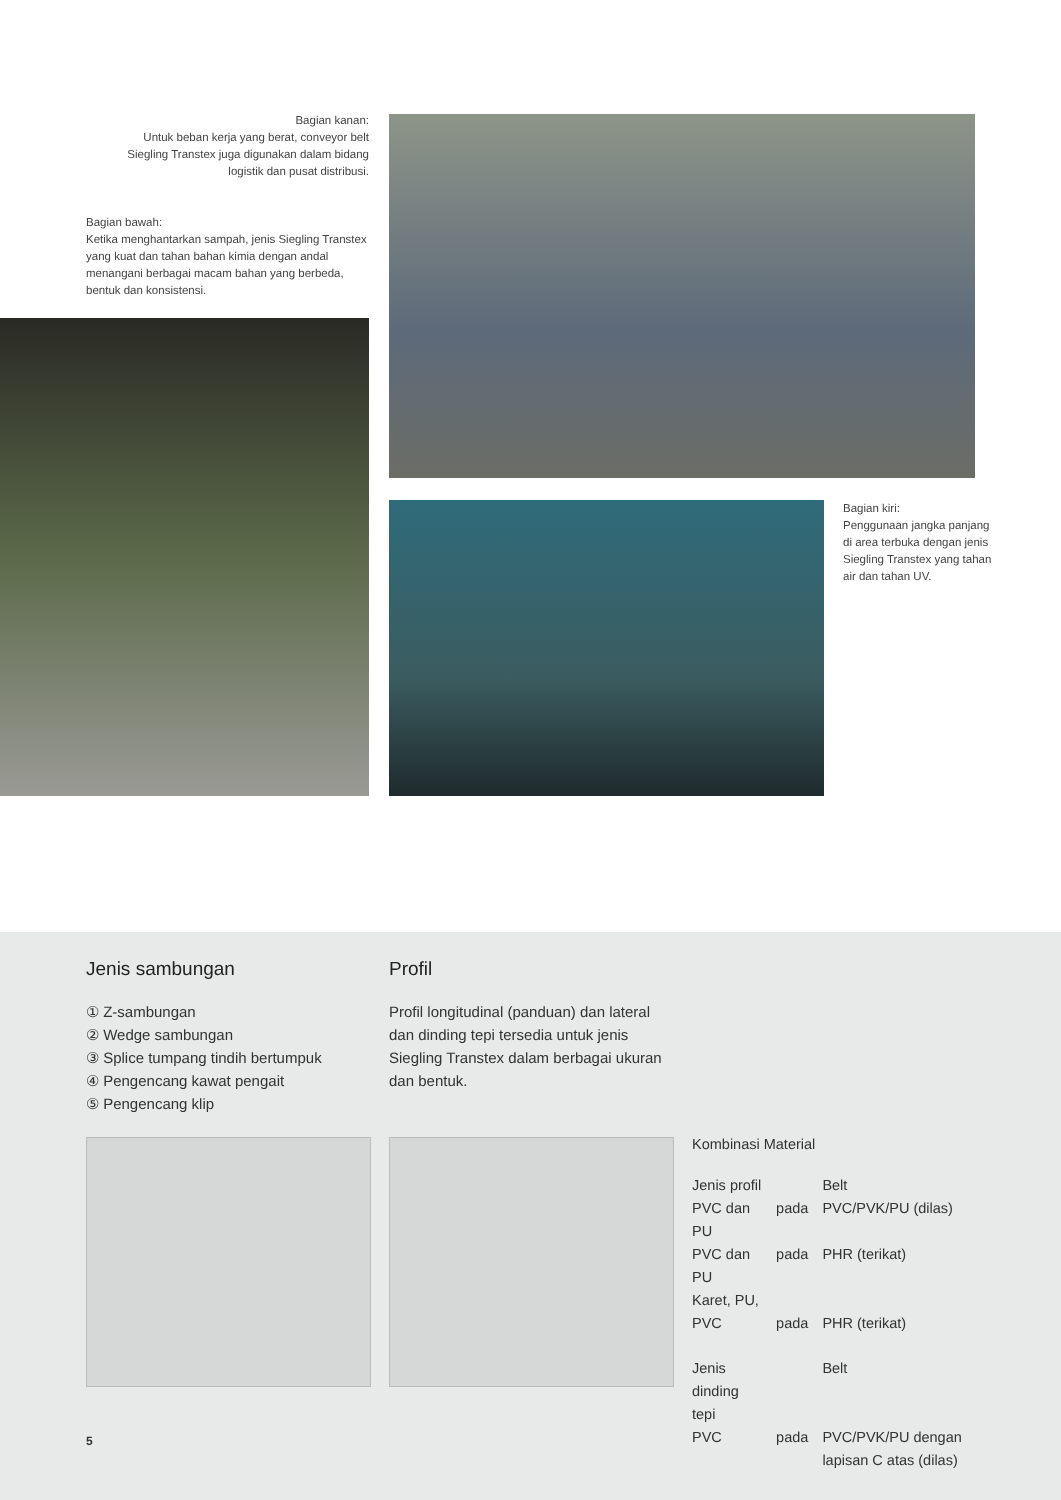Bagian kanan:
Untuk beban kerja yang berat, conveyor belt Siegling Transtex juga digunakan dalam bidang logistik dan pusat distribusi.
Bagian bawah:
Ketika menghantarkan sampah, jenis Siegling Transtex yang kuat dan tahan bahan kimia dengan andal menangani berbagai macam bahan yang berbeda, bentuk dan konsistensi.
Bagian kiri:
Penggunaan jangka panjang di area terbuka dengan jenis Siegling Transtex yang tahan air dan tahan UV.
Jenis sambungan
① Z-sambungan
② Wedge sambungan
③ Splice tumpang tindih bertumpuk
④ Pengencang kawat pengait
⑤ Pengencang klip
Profil
Profil longitudinal (panduan) dan lateral dan dinding tepi tersedia untuk jenis Siegling Transtex dalam berbagai ukuran dan bentuk.
Kombinasi Material
| Jenis profil | | Belt |
| PVC dan PU | pada | PVC/PVK/PU (dilas) |
| PVC dan PU | pada | PHR (terikat) |
| Karet, PU, PVC | pada | PHR (terikat) |
| Jenis dinding tepi | | Belt |
| PVC | pada | PVC/PVK/PU dengan lapisan C atas (dilas) |
5